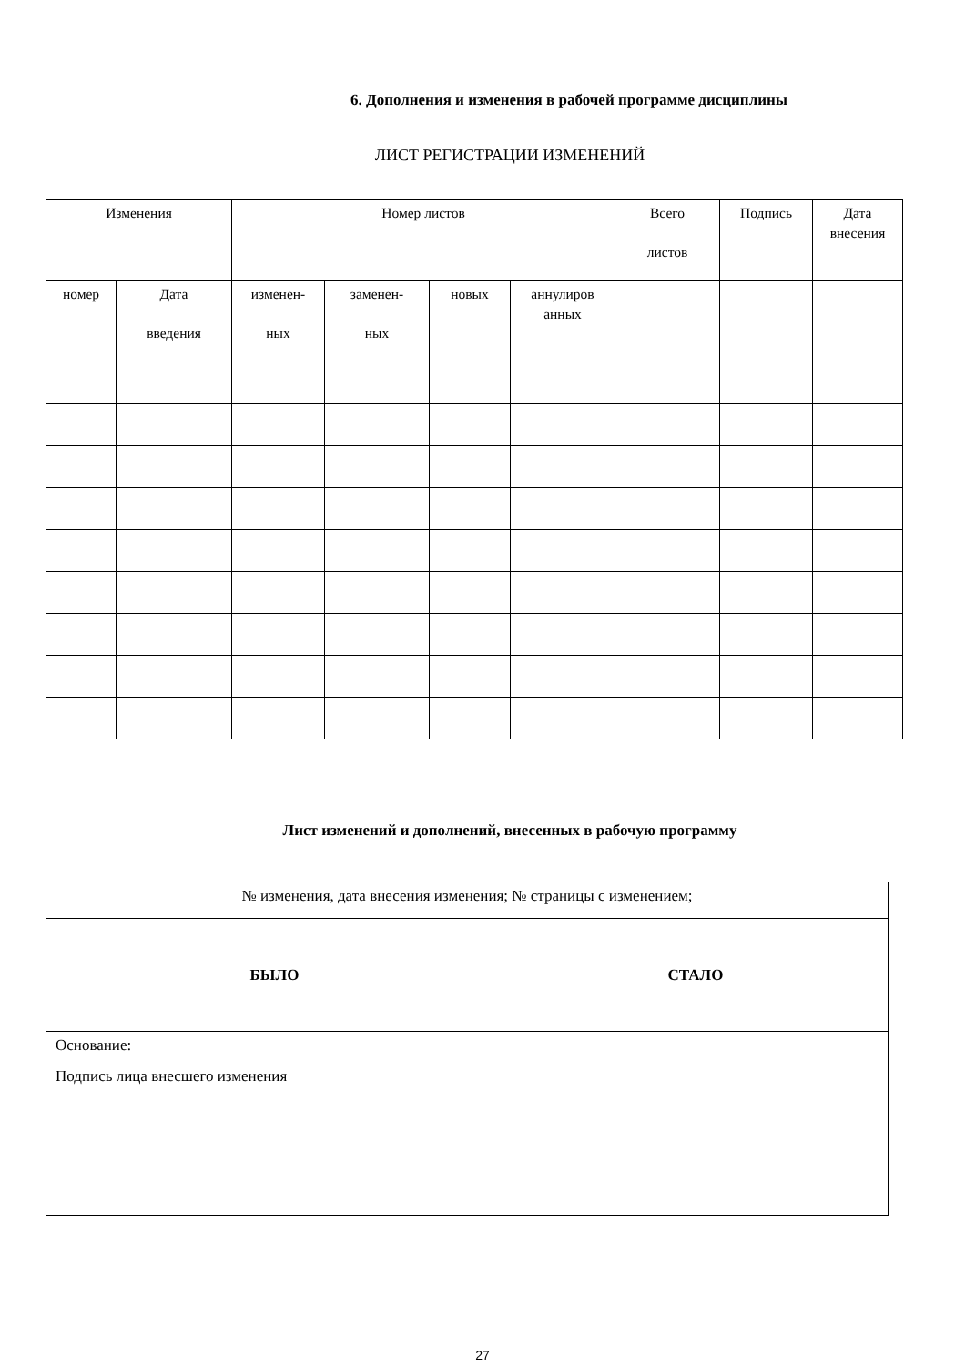6. Дополнения и изменения в рабочей программе дисциплины
ЛИСТ РЕГИСТРАЦИИ ИЗМЕНЕНИЙ
| Изменения | | Номер листов | | | | Всего листов | Подпись | Дата внесения |
| номер | Дата введения | изменен- ных | заменен- ных | новых | аннулиров анных | | | |
Лист изменений и дополнений, внесенных в рабочую программу
| № изменения, дата внесения изменения; № страницы с изменением; | |
| БЫЛО | СТАЛО |
| Основание: Подпись лица внесшего изменения | |
27